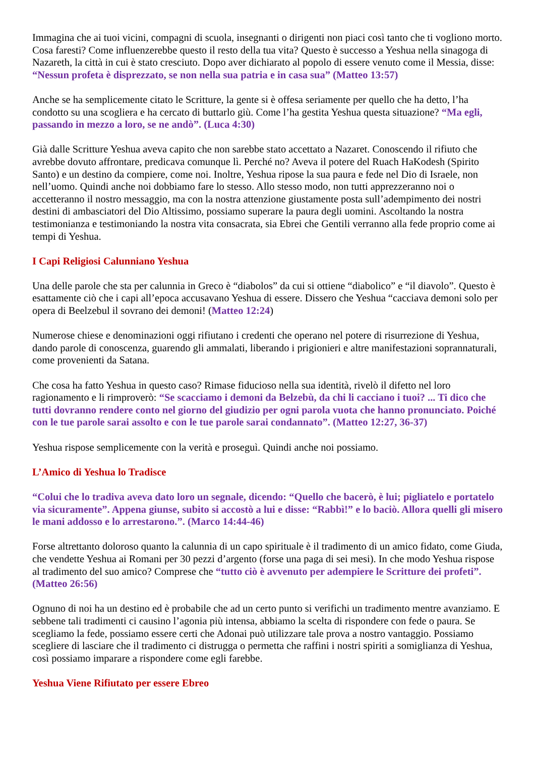Immagina che ai tuoi vicini, compagni di scuola, insegnanti o dirigenti non piaci così tanto che ti vogliono morto. Cosa faresti? Come influenzerebbe questo il resto della tua vita? Questo è successo a Yeshua nella sinagoga di Nazareth, la città in cui è stato cresciuto. Dopo aver dichiarato al popolo di essere venuto come il Messia, disse: “Nessun profeta è disprezzato, se non nella sua patria e in casa sua” (Matteo 13:57)
Anche se ha semplicemente citato le Scritture, la gente si è offesa seriamente per quello che ha detto, l’ha condotto su una scogliera e ha cercato di buttarlo giù. Come l’ha gestita Yeshua questa situazione? “Ma egli, passando in mezzo a loro, se ne andò”. (Luca 4:30)
Già dalle Scritture Yeshua aveva capito che non sarebbe stato accettato a Nazaret. Conoscendo il rifiuto che avrebbe dovuto affrontare, predicava comunque lì. Perché no? Aveva il potere del Ruach HaKodesh (Spirito Santo) e un destino da compiere, come noi. Inoltre, Yeshua ripose la sua paura e fede nel Dio di Israele, non nell’uomo. Quindi anche noi dobbiamo fare lo stesso. Allo stesso modo, non tutti apprezzeranno noi o accetteranno il nostro messaggio, ma con la nostra attenzione giustamente posta sull’adempimento dei nostri destini di ambasciatori del Dio Altissimo, possiamo superare la paura degli uomini. Ascoltando la nostra testimonianza e testimoniando la nostra vita consacrata, sia Ebrei che Gentili verranno alla fede proprio come ai tempi di Yeshua.
I Capi Religiosi Calunniano Yeshua
Una delle parole che sta per calunnia in Greco è “diabolos” da cui si ottiene “diabolico” e “il diavolo”. Questo è esattamente ciò che i capi all’epoca accusavano Yeshua di essere. Dissero che Yeshua “cacciava demoni solo per opera di Beelzebul il sovrano dei demoni! (Matteo 12:24)
Numerose chiese e denominazioni oggi rifiutano i credenti che operano nel potere di risurrezione di Yeshua, dando parole di conoscenza, guarendo gli ammalati, liberando i prigionieri e altre manifestazioni soprannaturali, come provenienti da Satana.
Che cosa ha fatto Yeshua in questo caso? Rimase fiducioso nella sua identità, rivelò il difetto nel loro ragionamento e li rimproverò: “Se scacciamo i demoni da Belzebù, da chi li cacciano i tuoi? ... Ti dico che tutti dovranno rendere conto nel giorno del giudizio per ogni parola vuota che hanno pronunciato. Poiché con le tue parole sarai assolto e con le tue parole sarai condannato”. (Matteo 12:27, 36-37)
Yeshua rispose semplicemente con la verità e proseguì. Quindi anche noi possiamo.
L’Amico di Yeshua lo Tradisce
“Colui che lo tradiva aveva dato loro un segnale, dicendo: “Quello che bacerò, è lui; pigliatelo e portatelo via sicuramente”. Appena giunse, subito si accostò a lui e disse: “Rabbì!” e lo baciò. Allora quelli gli misero le mani addosso e lo arrestarono.”. (Marco 14:44-46)
Forse altrettanto doloroso quanto la calunnia di un capo spirituale è il tradimento di un amico fidato, come Giuda, che vendette Yeshua ai Romani per 30 pezzi d’argento (forse una paga di sei mesi). In che modo Yeshua rispose al tradimento del suo amico? Comprese che “tutto ciò è avvenuto per adempiere le Scritture dei profeti”. (Matteo 26:56)
Ognuno di noi ha un destino ed è probabile che ad un certo punto si verifichi un tradimento mentre avanziamo. E sebbene tali tradimenti ci causino l’agonia più intensa, abbiamo la scelta di rispondere con fede o paura. Se scegliamo la fede, possiamo essere certi che Adonai può utilizzare tale prova a nostro vantaggio. Possiamo scegliere di lasciare che il tradimento ci distrugga o permetta che raffini i nostri spiriti a somiglianza di Yeshua, così possiamo imparare a rispondere come egli farebbe.
Yeshua Viene Rifiutato per essere Ebreo